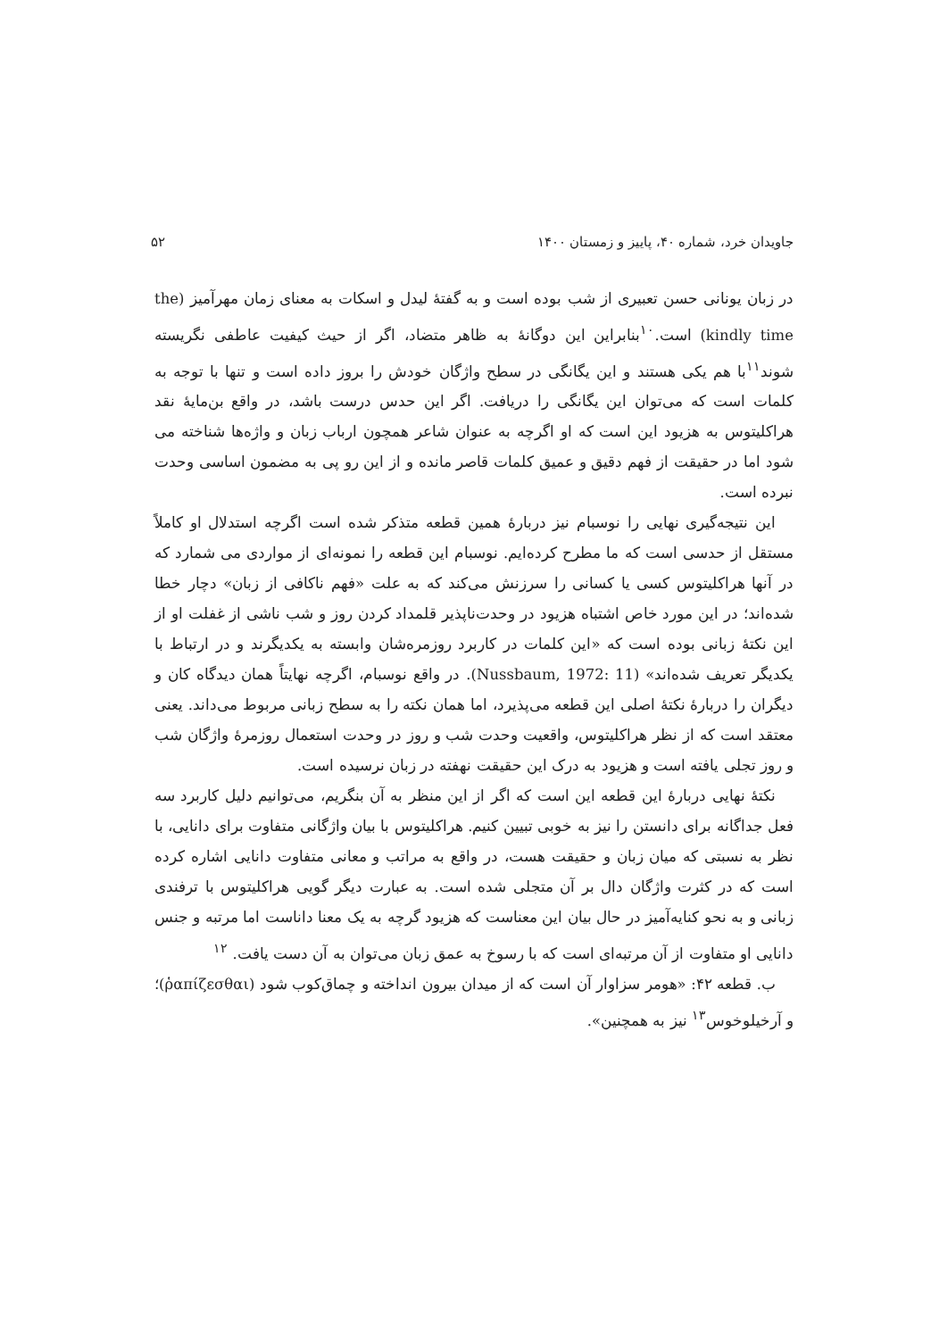جاویدان خرد، شماره ۴۰، پاییز و زمستان ۱۴۰۰ ۵۲
در زبان یونانی حسن تعبیری از شب بوده است و به گفتهٔ لیدل و اسکات به معنای زمان مهرآمیز (the kindly time) است.<sup>۱۰</sup>بنابراین این دوگانهٔ به ظاهر متضاد، اگر از حیث کیفیت عاطفی نگریسته شوند<sup>۱۱</sup>با هم یکی هستند و این یگانگی در سطح واژگان خودش را بروز داده است و تنها با توجه به کلمات است که می‌توان این یگانگی را دریافت. اگر این حدس درست باشد، در واقع بن‌مایهٔ نقد هراکلیتوس به هزیود این است که او اگرچه به عنوان شاعر همچون ارباب زبان و واژه‌ها شناخته می شود اما در حقیقت از فهم دقیق و عمیق کلمات قاصر مانده و از این رو پی به مضمون اساسی وحدت نبرده است.
این نتیجه‌گیری نهایی را نوسبام نیز دربارهٔ همین قطعه متذکر شده است اگرچه استدلال او کاملاً مستقل از حدسی است که ما مطرح کرده‌ایم. نوسبام این قطعه را نمونه‌ای از مواردی می شمارد که در آنها هراکلیتوس کسی یا کسانی را سرزنش می‌کند که به علت «فهم ناکافی از زبان» دچار خطا شده‌اند؛ در این مورد خاص اشتباه هزیود در وحدت‌ناپذیر قلمداد کردن روز و شب ناشی از غفلت او از این نکتهٔ زبانی بوده است که «این کلمات در کاربرد روزمره‌شان وابسته به یکدیگرند و در ارتباط با یکدیگر تعریف شده‌اند» (Nussbaum, 1972: 11). در واقع نوسبام، اگرچه نهایتاً همان دیدگاه کان و دیگران را دربارهٔ نکتهٔ اصلی این قطعه می‌پذیرد، اما همان نکته را به سطح زبانی مربوط می‌داند. یعنی معتقد است که از نظر هراکلیتوس، واقعیت وحدت شب و روز در وحدت استعمال روزمرهٔ واژگان شب و روز تجلی یافته است و هزیود به درک این حقیقت نهفته در زبان نرسیده است.
نکتهٔ نهایی دربارهٔ این قطعه این است که اگر از این منظر به آن بنگریم، می‌توانیم دلیل کاربرد سه فعل جداگانه برای دانستن را نیز به خوبی تبیین کنیم. هراکلیتوس با بیان واژگانی متفاوت برای دانایی، با نظر به نسبتی که میان زبان و حقیقت هست، در واقع به مراتب و معانی متفاوت دانایی اشاره کرده است که در کثرت واژگان دال بر آن متجلی شده است. به عبارت دیگر گویی هراکلیتوس با ترفندی زبانی و به نحو کنایه‌آمیز در حال بیان این معناست که هزیود گرچه به یک معنا داناست اما مرتبه و جنس دانایی او متفاوت از آن مرتبه‌ای است که با رسوخ به عمق زبان می‌توان به آن دست یافت. <sup>۱۲</sup>
ب. قطعه ۴۲: «هومر سزاوار آن است که از میدان بیرون انداخته و چماق‌کوب شود (ῥαπίζεσθαι)؛ و آرخیلوخوس<sup>۱۳</sup> نیز به همچنین».